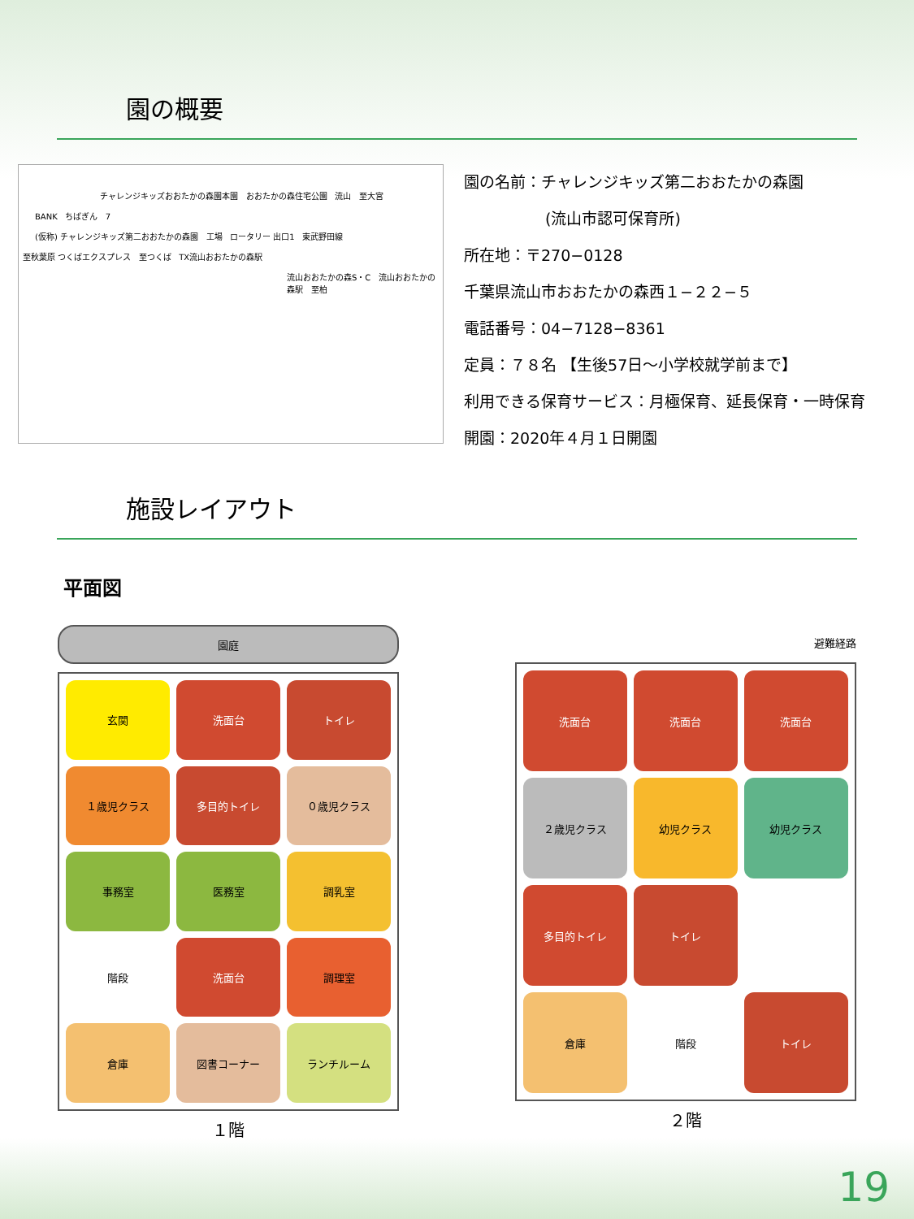園の概要
チャレンジキッズおおたかの森園本園 おおたかの森住宅公園 流山 至大宮
BANK ちばぎん 7
(仮称) チャレンジキッズ第二おおたかの森園 工場 ロータリー 出口1 東武野田線
至秋葉原 つくばエクスプレス 至つくば TX流山おおたかの森駅
流山おおたかの森S・C 流山おおたかの森駅 至柏
園の名前：チャレンジキッズ第二おおたかの森園
(流山市認可保育所)
所在地：〒270−0128
千葉県流山市おおたかの森西１−２２−５
電話番号：04−7128−8361
定員：７８名 【生後57日〜小学校就学前まで】
利用できる保育サービス：月極保育、延長保育・一時保育
開園：2020年４月１日開園
施設レイアウト
平面図
園庭
玄関
洗面台
トイレ
１歳児クラス
多目的トイレ
０歳児クラス
事務室
医務室
調乳室
階段
洗面台
調理室
倉庫
図書コーナー
ランチルーム
１階
避難経路
洗面台
洗面台
洗面台
２歳児クラス
幼児クラス
幼児クラス
多目的トイレ
トイレ
倉庫
階段
トイレ
２階
19